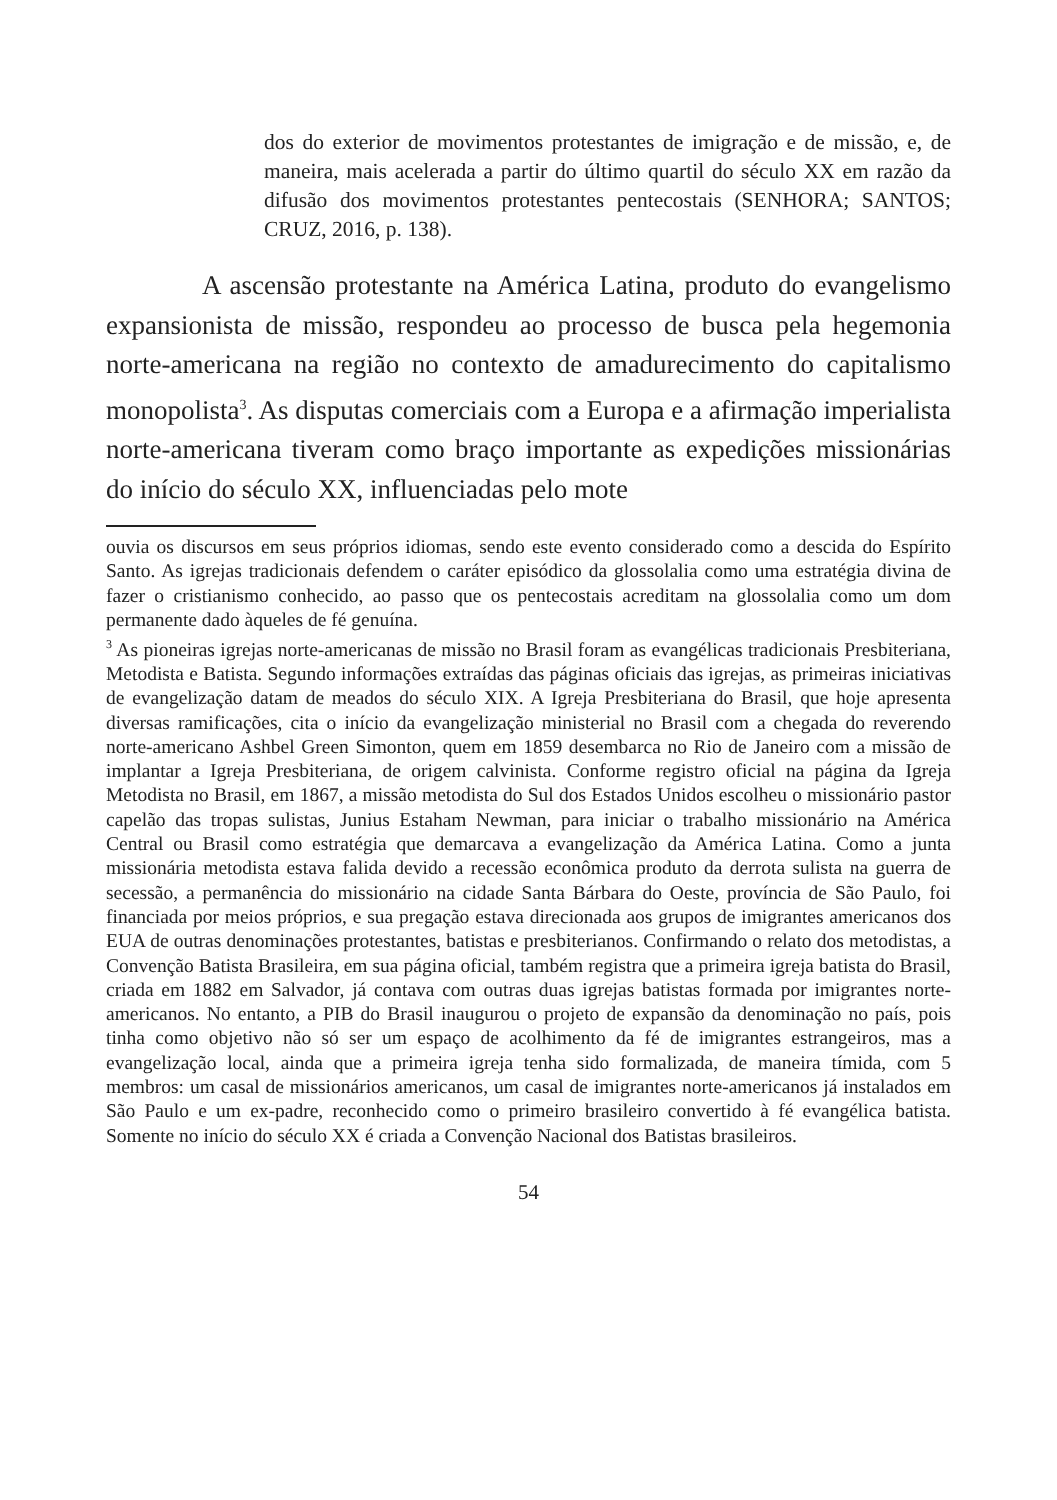dos do exterior de movimentos protestantes de imigração e de missão, e, de maneira, mais acelerada a partir do último quartil do século XX em razão da difusão dos movimentos protestantes pentecostais (SENHORA; SANTOS; CRUZ, 2016, p. 138).
A ascensão protestante na América Latina, produto do evangelismo expansionista de missão, respondeu ao processo de busca pela hegemonia norte-americana na região no contexto de amadurecimento do capitalismo monopolista<sup>3</sup>. As disputas comerciais com a Europa e a afirmação imperialista norte-americana tiveram como braço importante as expedições missionárias do início do século XX, influenciadas pelo mote
ouvia os discursos em seus próprios idiomas, sendo este evento considerado como a descida do Espírito Santo. As igrejas tradicionais defendem o caráter episódico da glossolalia como uma estratégia divina de fazer o cristianismo conhecido, ao passo que os pentecostais acreditam na glossolalia como um dom permanente dado àqueles de fé genuína.
<sup>3</sup> As pioneiras igrejas norte-americanas de missão no Brasil foram as evangélicas tradicionais Presbiteriana, Metodista e Batista. Segundo informações extraídas das páginas oficiais das igrejas, as primeiras iniciativas de evangelização datam de meados do século XIX. A Igreja Presbiteriana do Brasil, que hoje apresenta diversas ramificações, cita o início da evangelização ministerial no Brasil com a chegada do reverendo norte-americano Ashbel Green Simonton, quem em 1859 desembarca no Rio de Janeiro com a missão de implantar a Igreja Presbiteriana, de origem calvinista. Conforme registro oficial na página da Igreja Metodista no Brasil, em 1867, a missão metodista do Sul dos Estados Unidos escolheu o missionário pastor capelão das tropas sulistas, Junius Estaham Newman, para iniciar o trabalho missionário na América Central ou Brasil como estratégia que demarcava a evangelização da América Latina. Como a junta missionária metodista estava falida devido a recessão econômica produto da derrota sulista na guerra de secessão, a permanência do missionário na cidade Santa Bárbara do Oeste, província de São Paulo, foi financiada por meios próprios, e sua pregação estava direcionada aos grupos de imigrantes americanos dos EUA de outras denominações protestantes, batistas e presbiterianos. Confirmando o relato dos metodistas, a Convenção Batista Brasileira, em sua página oficial, também registra que a primeira igreja batista do Brasil, criada em 1882 em Salvador, já contava com outras duas igrejas batistas formada por imigrantes norte-americanos. No entanto, a PIB do Brasil inaugurou o projeto de expansão da denominação no país, pois tinha como objetivo não só ser um espaço de acolhimento da fé de imigrantes estrangeiros, mas a evangelização local, ainda que a primeira igreja tenha sido formalizada, de maneira tímida, com 5 membros: um casal de missionários americanos, um casal de imigrantes norte-americanos já instalados em São Paulo e um ex-padre, reconhecido como o primeiro brasileiro convertido à fé evangélica batista. Somente no início do século XX é criada a Convenção Nacional dos Batistas brasileiros.
54